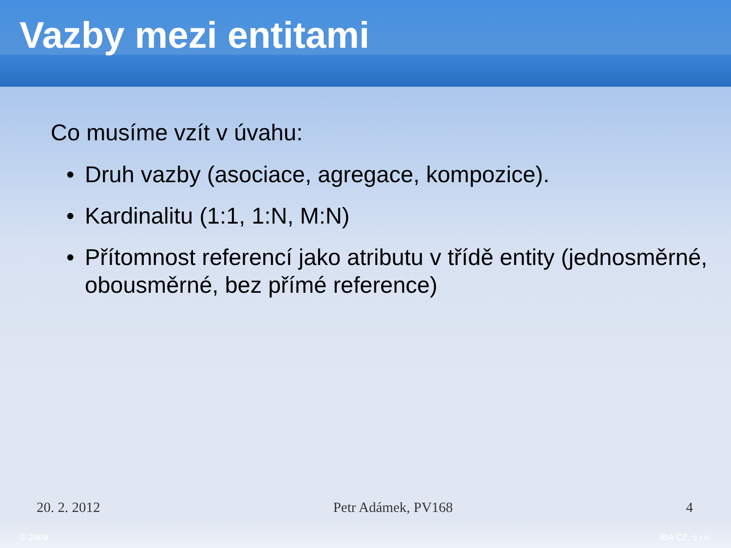Vazby mezi entitami
Co musíme vzít v úvahu:
• Druh vazby (asociace, agregace, kompozice).
• Kardinalitu (1:1, 1:N, M:N)
• Přítomnost referencí jako atributu v třídě entity (jednosměrné, obousměrné, bez přímé reference)
20. 2. 2012 Petr Adámek, PV168 4
© 2009 IBA CZ, s.r.o.